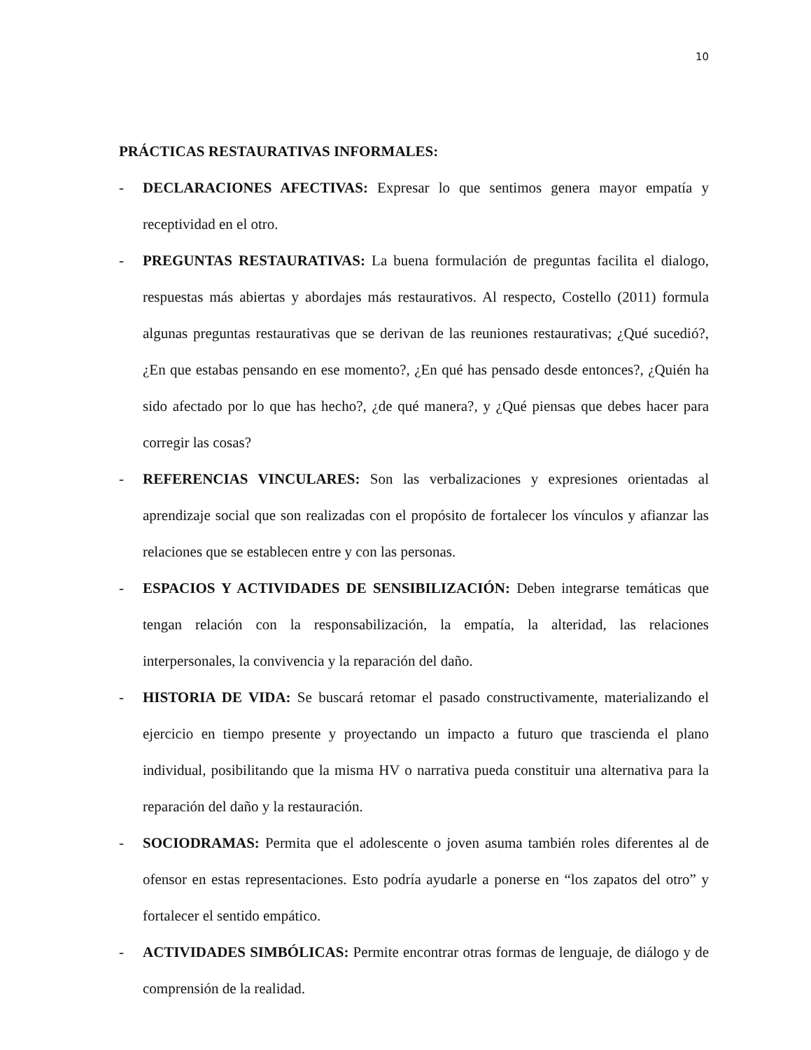10
PRÁCTICAS RESTAURATIVAS INFORMALES:
- DECLARACIONES AFECTIVAS: Expresar lo que sentimos genera mayor empatía y receptividad en el otro.
- PREGUNTAS RESTAURATIVAS: La buena formulación de preguntas facilita el dialogo, respuestas más abiertas y abordajes más restaurativos. Al respecto, Costello (2011) formula algunas preguntas restaurativas que se derivan de las reuniones restaurativas; ¿Qué sucedió?, ¿En que estabas pensando en ese momento?, ¿En qué has pensado desde entonces?, ¿Quién ha sido afectado por lo que has hecho?, ¿de qué manera?, y ¿Qué piensas que debes hacer para corregir las cosas?
- REFERENCIAS VINCULARES: Son las verbalizaciones y expresiones orientadas al aprendizaje social que son realizadas con el propósito de fortalecer los vínculos y afianzar las relaciones que se establecen entre y con las personas.
- ESPACIOS Y ACTIVIDADES DE SENSIBILIZACIÓN: Deben integrarse temáticas que tengan relación con la responsabilización, la empatía, la alteridad, las relaciones interpersonales, la convivencia y la reparación del daño.
- HISTORIA DE VIDA: Se buscará retomar el pasado constructivamente, materializando el ejercicio en tiempo presente y proyectando un impacto a futuro que trascienda el plano individual, posibilitando que la misma HV o narrativa pueda constituir una alternativa para la reparación del daño y la restauración.
- SOCIODRAMAS: Permita que el adolescente o joven asuma también roles diferentes al de ofensor en estas representaciones. Esto podría ayudarle a ponerse en “los zapatos del otro” y fortalecer el sentido empático.
- ACTIVIDADES SIMBÓLICAS: Permite encontrar otras formas de lenguaje, de diálogo y de comprensión de la realidad.